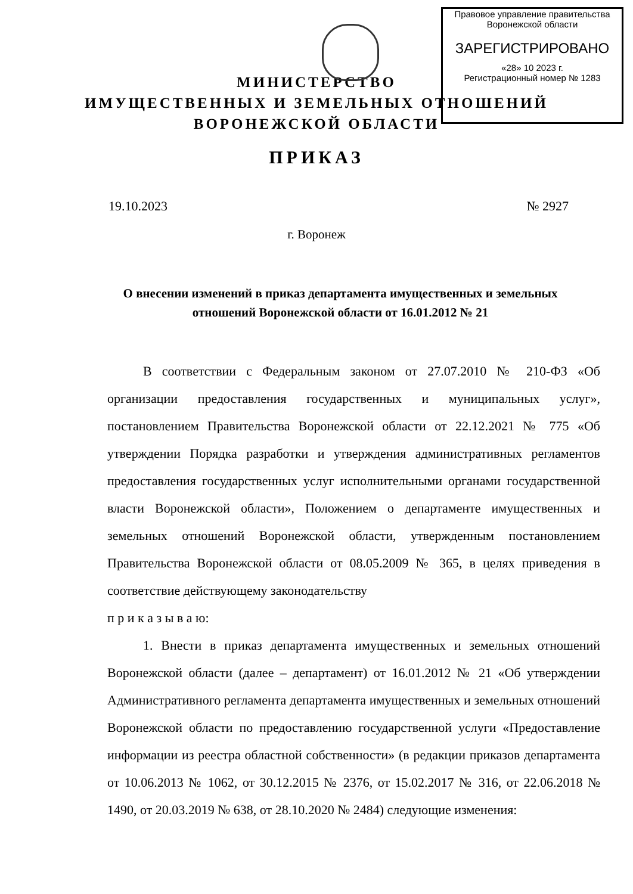Правовое управление правительства
Воронежской области
ЗАРЕГИСТРИРОВАНО
«28» 10 2023 г.
Регистрационный номер № 1283
МИНИСТЕРСТВО
ИМУЩЕСТВЕННЫХ И ЗЕМЕЛЬНЫХ ОТНОШЕНИЙ
ВОРОНЕЖСКОЙ ОБЛАСТИ
ПРИКАЗ
19.10.2023 № 2927
г. Воронеж
О внесении изменений в приказ департамента имущественных и земельных отношений Воронежской области от 16.01.2012 № 21
В соответствии с Федеральным законом от 27.07.2010 № 210-ФЗ «Об организации предоставления государственных и муниципальных услуг», постановлением Правительства Воронежской области от 22.12.2021 № 775 «Об утверждении Порядка разработки и утверждения административных регламентов предоставления государственных услуг исполнительными органами государственной власти Воронежской области», Положением о департаменте имущественных и земельных отношений Воронежской области, утвержденным постановлением Правительства Воронежской области от 08.05.2009 № 365, в целях приведения в соответствие действующему законодательству
п р и к а з ы в а ю:
1. Внести в приказ департамента имущественных и земельных отношений Воронежской области (далее – департамент) от 16.01.2012 № 21 «Об утверждении Административного регламента департамента имущественных и земельных отношений Воронежской области по предоставлению государственной услуги «Предоставление информации из реестра областной собственности» (в редакции приказов департамента от 10.06.2013 № 1062, от 30.12.2015 № 2376, от 15.02.2017 № 316, от 22.06.2018 № 1490, от 20.03.2019 № 638, от 28.10.2020 № 2484) следующие изменения: